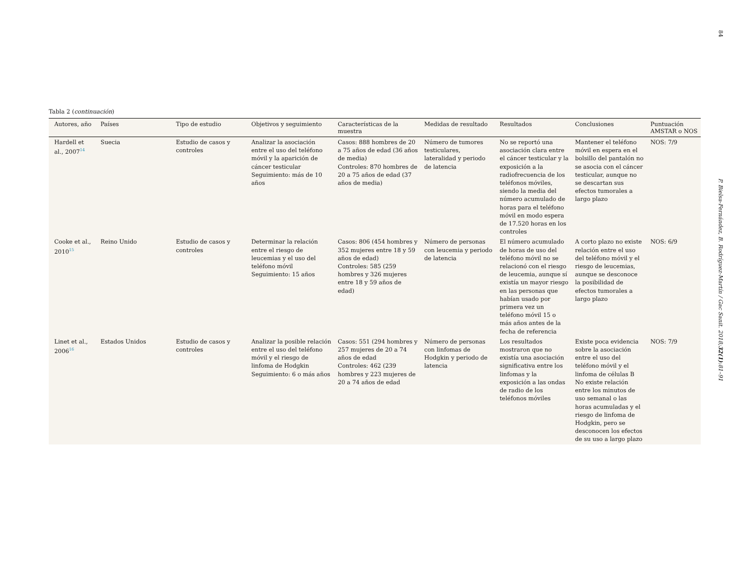84
P. Bielsa-Fernández, B. Rodríguez-Martín / Gac Sanit. 2018;32(1):81–91
Tabla 2 (continuación)
| Autores, año | Países | Tipo de estudio | Objetivos y seguimiento | Características de la muestra | Medidas de resultado | Resultados | Conclusiones | Puntuación AMSTAR o NOS |
| --- | --- | --- | --- | --- | --- | --- | --- | --- |
| Hardell et al., 2007<sup>14</sup> | Suecia | Estudio de casos y controles | Analizar la asociación entre el uso del teléfono móvil y la aparición de cáncer testicular Seguimiento: más de 10 años | Casos: 888 hombres de 20 a 75 años de edad (36 años de media) Controles: 870 hombres de 20 a 75 años de edad (37 años de media) | Número de tumores testiculares, lateralidad y periodo de latencia | No se reportó una asociación clara entre el cáncer testicular y la exposición a la radiofrecuencia de los teléfonos móviles, siendo la media del número acumulado de horas para el teléfono móvil en modo espera de 17.520 horas en los controles | Mantener el teléfono móvil en espera en el bolsillo del pantalón no se asocia con el cáncer testicular, aunque no se descartan sus efectos tumorales a largo plazo | NOS: 7/9 |
| Cooke et al., 2010<sup>15</sup> | Reino Unido | Estudio de casos y controles | Determinar la relación entre el riesgo de leucemias y el uso del teléfono móvil Seguimiento: 15 años | Casos: 806 (454 hombres y 352 mujeres entre 18 y 59 años de edad) Controles: 585 (259 hombres y 326 mujeres entre 18 y 59 años de edad) | Número de personas con leucemia y periodo de latencia | El número acumulado de horas de uso del teléfono móvil no se relacionó con el riesgo de leucemia, aunque sí existía un mayor riesgo en las personas que habían usado por primera vez un teléfono móvil 15 o más años antes de la fecha de referencia | A corto plazo no existe relación entre el uso del teléfono móvil y el riesgo de leucemias, aunque se desconoce la posibilidad de efectos tumorales a largo plazo | NOS: 6/9 |
| Linet et al., 2006<sup>16</sup> | Estados Unidos | Estudio de casos y controles | Analizar la posible relación entre el uso del teléfono móvil y el riesgo de linfoma de Hodgkin Seguimiento: 6 o más años | Casos: 551 (294 hombres y 257 mujeres de 20 a 74 años de edad Controles: 462 (239 hombres y 223 mujeres de 20 a 74 años de edad | Número de personas con linfomas de Hodgkin y periodo de latencia | Los resultados mostraron que no existía una asociación significativa entre los linfomas y la exposición a las ondas de radio de los teléfonos móviles | Existe poca evidencia sobre la asociación entre el uso del teléfono móvil y el linfoma de células B No existe relación entre los minutos de uso semanal o las horas acumuladas y el riesgo de linfoma de Hodgkin, pero se desconocen los efectos de su uso a largo plazo | NOS: 7/9 |